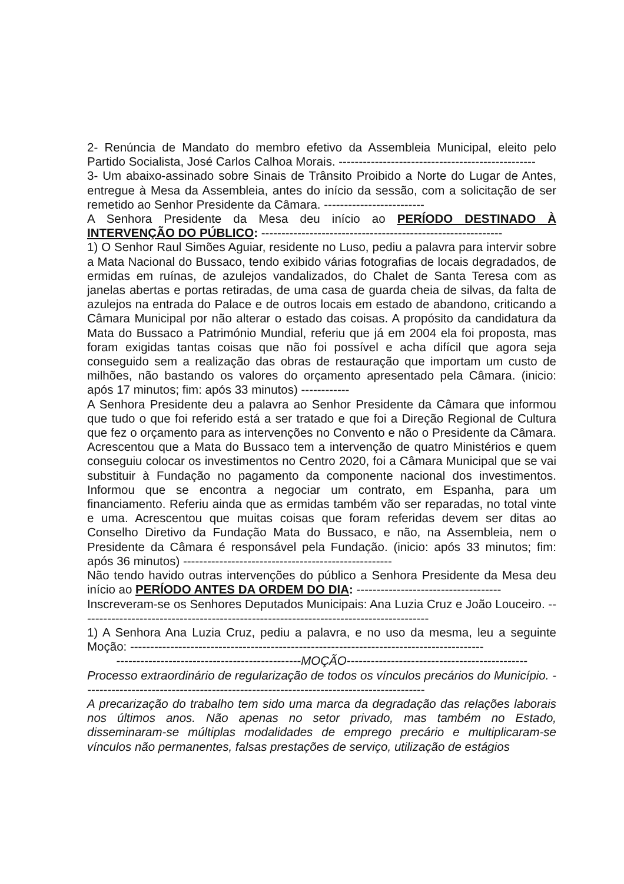2- Renúncia de Mandato do membro efetivo da Assembleia Municipal, eleito pelo Partido Socialista, José Carlos Calhoa Morais. -------------------------------------------------
3- Um abaixo-assinado sobre Sinais de Trânsito Proibido a Norte do Lugar de Antes, entregue à Mesa da Assembleia, antes do início da sessão, com a solicitação de ser remetido ao Senhor Presidente da Câmara. -------------------------
A Senhora Presidente da Mesa deu início ao PERÍODO DESTINADO À INTERVENÇÃO DO PÚBLICO: ------------------------------------------------------------
1) O Senhor Raul Simões Aguiar, residente no Luso, pediu a palavra para intervir sobre a Mata Nacional do Bussaco, tendo exibido várias fotografias de locais degradados, de ermidas em ruínas, de azulejos vandalizados, do Chalet de Santa Teresa com as janelas abertas e portas retiradas, de uma casa de guarda cheia de silvas, da falta de azulejos na entrada do Palace e de outros locais em estado de abandono, criticando a Câmara Municipal por não alterar o estado das coisas. A propósito da candidatura da Mata do Bussaco a Património Mundial, referiu que já em 2004 ela foi proposta, mas foram exigidas tantas coisas que não foi possível e acha difícil que agora seja conseguido sem a realização das obras de restauração que importam um custo de milhões, não bastando os valores do orçamento apresentado pela Câmara. (inicio: após 17 minutos; fim: após 33 minutos) ------------
A Senhora Presidente deu a palavra ao Senhor Presidente da Câmara que informou que tudo o que foi referido está a ser tratado e que foi a Direção Regional de Cultura que fez o orçamento para as intervenções no Convento e não o Presidente da Câmara. Acrescentou que a Mata do Bussaco tem a intervenção de quatro Ministérios e quem conseguiu colocar os investimentos no Centro 2020, foi a Câmara Municipal que se vai substituir à Fundação no pagamento da componente nacional dos investimentos. Informou que se encontra a negociar um contrato, em Espanha, para um financiamento. Referiu ainda que as ermidas também vão ser reparadas, no total vinte e uma. Acrescentou que muitas coisas que foram referidas devem ser ditas ao Conselho Diretivo da Fundação Mata do Bussaco, e não, na Assembleia, nem o Presidente da Câmara é responsável pela Fundação. (inicio: após 33 minutos; fim: após 36 minutos) ----------------------------------------------------
Não tendo havido outras intervenções do público a Senhora Presidente da Mesa deu início ao PERÍODO ANTES DA ORDEM DO DIA: ------------------------------------
Inscreveram-se os Senhores Deputados Municipais: Ana Luzia Cruz e João Louceiro. ---------------------------------------------------------------------------------------
1) A Senhora Ana Luzia Cruz, pediu a palavra, e no uso da mesma, leu a seguinte Moção: ----------------------------------------------------------------------------------------
----------------------------------------------MOÇÃO---------------------------------------------
Processo extraordinário de regularização de todos os vínculos precários do Município. -------------------------------------------------------------------------------------
A precarização do trabalho tem sido uma marca da degradação das relações laborais nos últimos anos. Não apenas no setor privado, mas também no Estado, disseminaram-se múltiplas modalidades de emprego precário e multiplicaram-se vínculos não permanentes, falsas prestações de serviço, utilização de estágios